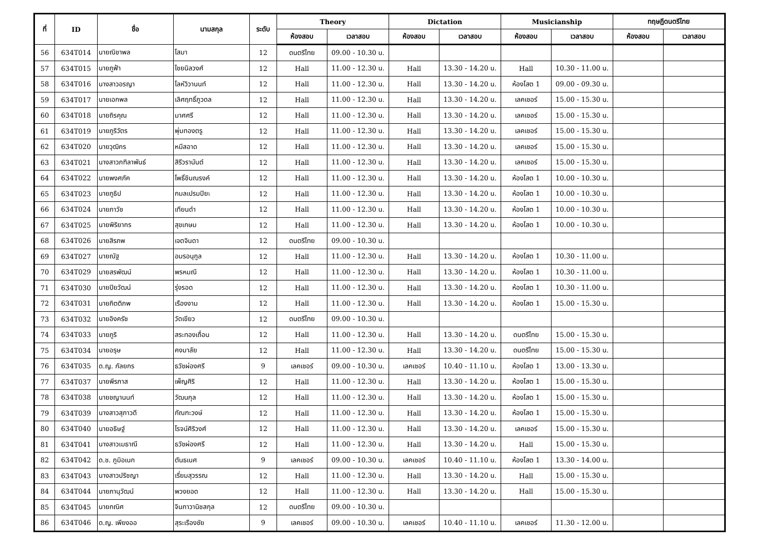| ที่ | ID | ชื่อ | นามสกุล | ระดับ | Theory | | Dictation | | Musicianship | | ทฤษฎีดนตรีไทย | |
| --- | --- | --- | --- | --- | --- | --- | --- | --- | --- | --- | --- | --- |
| | | | | | ห้องสอบ | เวลาสอบ | ห้องสอบ | เวลาสอบ | ห้องสอบ | เวลาสอบ | ห้องสอบ | เวลาสอบ |
| 56 | 634T014 | นายณิชาพล | โสมา | 12 | ดนตรีไทย | 09.00 - 10.30 น. | | | | | | |
| 57 | 634T015 | นายภูฟ้า | ไชยนิลวงศ์ | 12 | Hall | 11.00 - 12.30 น. | Hall | 13.30 - 14.20 น. | Hall | 10.30 - 11.00 น. | | |
| 58 | 634T016 | นางสาวอรญา | โลห์วิวานนท์ | 12 | Hall | 11.00 - 12.30 น. | Hall | 13.30 - 14.20 น. | ห้องโสต 1 | 09.00 - 09.30 น. | | |
| 59 | 634T017 | นายเอกพล | เลิศฤทธิ์ภูวดล | 12 | Hall | 11.00 - 12.30 น. | Hall | 13.30 - 14.20 น. | เลคเชอร์ | 15.00 - 15.30 น. | | |
| 60 | 634T018 | นายถิรคุณ | มาศศรี | 12 | Hall | 11.00 - 12.30 น. | Hall | 13.30 - 14.20 น. | เลคเชอร์ | 15.00 - 15.30 น. | | |
| 61 | 634T019 | นายภูริวัตร | พุ่มทองตรู | 12 | Hall | 11.00 - 12.30 น. | Hall | 13.30 - 14.20 น. | เลคเชอร์ | 15.00 - 15.30 น. | | |
| 62 | 634T020 | นายวุฒิกร | หมีสอาด | 12 | Hall | 11.00 - 12.30 น. | Hall | 13.30 - 14.20 น. | เลคเชอร์ | 15.00 - 15.30 น. | | |
| 63 | 634T021 | นางสาวภฑิลาพันธ์ | สิรีวรานันต์ | 12 | Hall | 11.00 - 12.30 น. | Hall | 13.30 - 14.20 น. | เลคเชอร์ | 15.00 - 15.30 น. | | |
| 64 | 634T022 | นายพงศภัค | โพธิ์ชินณรงค์ | 12 | Hall | 11.00 - 12.30 น. | Hall | 13.30 - 14.20 น. | ห้องโสต 1 | 10.00 - 10.30 น. | | |
| 65 | 634T023 | นายภูธิป | กมลเปรมปิยะ | 12 | Hall | 11.00 - 12.30 น. | Hall | 13.30 - 14.20 น. | ห้องโสต 1 | 10.00 - 10.30 น. | | |
| 66 | 634T024 | นายภาวัช | เทียนดำ | 12 | Hall | 11.00 - 12.30 น. | Hall | 13.30 - 14.20 น. | ห้องโสต 1 | 10.00 - 10.30 น. | | |
| 67 | 634T025 | นายพิริยากร | สุขเกษม | 12 | Hall | 11.00 - 12.30 น. | Hall | 13.30 - 14.20 น. | ห้องโสต 1 | 10.00 - 10.30 น. | | |
| 68 | 634T026 | นายสิรภพ | เจตจินดา | 12 | ดนตรีไทย | 09.00 - 10.30 น. | | | | | | |
| 69 | 634T027 | นายณัฐ | อมรอนุกูล | 12 | Hall | 11.00 - 12.30 น. | Hall | 13.30 - 14.20 น. | ห้องโสต 1 | 10.30 - 11.00 น. | | |
| 70 | 634T029 | นายสรพัฒน์ | พรหมณี | 12 | Hall | 11.00 - 12.30 น. | Hall | 13.30 - 14.20 น. | ห้องโสต 1 | 10.30 - 11.00 น. | | |
| 71 | 634T030 | นายปิยวัฒน์ | รุ่งรอด | 12 | Hall | 11.00 - 12.30 น. | Hall | 13.30 - 14.20 น. | ห้องโสต 1 | 10.30 - 11.00 น. | | |
| 72 | 634T031 | นายกิตติภพ | เรืองงาม | 12 | Hall | 11.00 - 12.30 น. | Hall | 13.30 - 14.20 น. | ห้องโสต 1 | 15.00 - 15.30 น. | | |
| 73 | 634T032 | นายอิงครัช | วัดเขียว | 12 | ดนตรีไทย | 09.00 - 10.30 น. | | | | | | |
| 74 | 634T033 | นายภูริ | สระทองเถื่อน | 12 | Hall | 11.00 - 12.30 น. | Hall | 13.30 - 14.20 น. | ดนตรีไทย | 15.00 - 15.30 น. | | |
| 75 | 634T034 | นายอรุษ | คงมาลัย | 12 | Hall | 11.00 - 12.30 น. | Hall | 13.30 - 14.20 น. | ดนตรีไทย | 15.00 - 15.30 น. | | |
| 76 | 634T035 | ด.ญ. กัลยกร | ธวัชผ่องศรี | 9 | เลคเชอร์ | 09.00 - 10.30 น. | เลคเชอร์ | 10.40 - 11.10 น. | ห้องโสต 1 | 13.00 - 13.30 น. | | |
| 77 | 634T037 | นายพีรภาส | เพ็ญศิริ | 12 | Hall | 11.00 - 12.30 น. | Hall | 13.30 - 14.20 น. | ห้องโสต 1 | 15.00 - 15.30 น. | | |
| 78 | 634T038 | นายชญานนท์ | วัฒนกุล | 12 | Hall | 11.00 - 12.30 น. | Hall | 13.30 - 14.20 น. | ห้องโสต 1 | 15.00 - 15.30 น. | | |
| 79 | 634T039 | นางสาวสุภาวดี | กัณฑะวงษ์ | 12 | Hall | 11.00 - 12.30 น. | Hall | 13.30 - 14.20 น. | ห้องโสต 1 | 15.00 - 15.30 น. | | |
| 80 | 634T040 | นายอธิษฐ์ | โรจน์ศิริวงศ์ | 12 | Hall | 11.00 - 12.30 น. | Hall | 13.30 - 14.20 น. | เลคเชอร์ | 15.00 - 15.30 น. | | |
| 81 | 634T041 | นางสาวเมธาณี | ธวัชผ่องศรี | 12 | Hall | 11.00 - 12.30 น. | Hall | 13.30 - 14.20 น. | Hall | 15.00 - 15.30 น. | | |
| 82 | 634T042 | ด.ช. ภูมิอเนก | ตันธเนศ | 9 | เลคเชอร์ | 09.00 - 10.30 น. | เลคเชอร์ | 10.40 - 11.10 น. | ห้องโสต 1 | 13.30 - 14.00 น. | | |
| 83 | 634T043 | นางสาวปริชญา | เรี่ยมสุวรรณ | 12 | Hall | 11.00 - 12.30 น. | Hall | 13.30 - 14.20 น. | Hall | 15.00 - 15.30 น. | | |
| 84 | 634T044 | นายภานุวัฒน์ | พวงยอด | 12 | Hall | 11.00 - 12.30 น. | Hall | 13.30 - 14.20 น. | Hall | 15.00 - 15.30 น. | | |
| 85 | 634T045 | นายกณิศ | จินกาวานิชสกุล | 12 | ดนตรีไทย | 09.00 - 10.30 น. | | | | | | |
| 86 | 634T046 | ด.ญ. เพียงออ | สุระเรืองชัย | 9 | เลคเชอร์ | 09.00 - 10.30 น. | เลคเชอร์ | 10.40 - 11.10 น. | เลคเชอร์ | 11.30 - 12.00 น. | | |